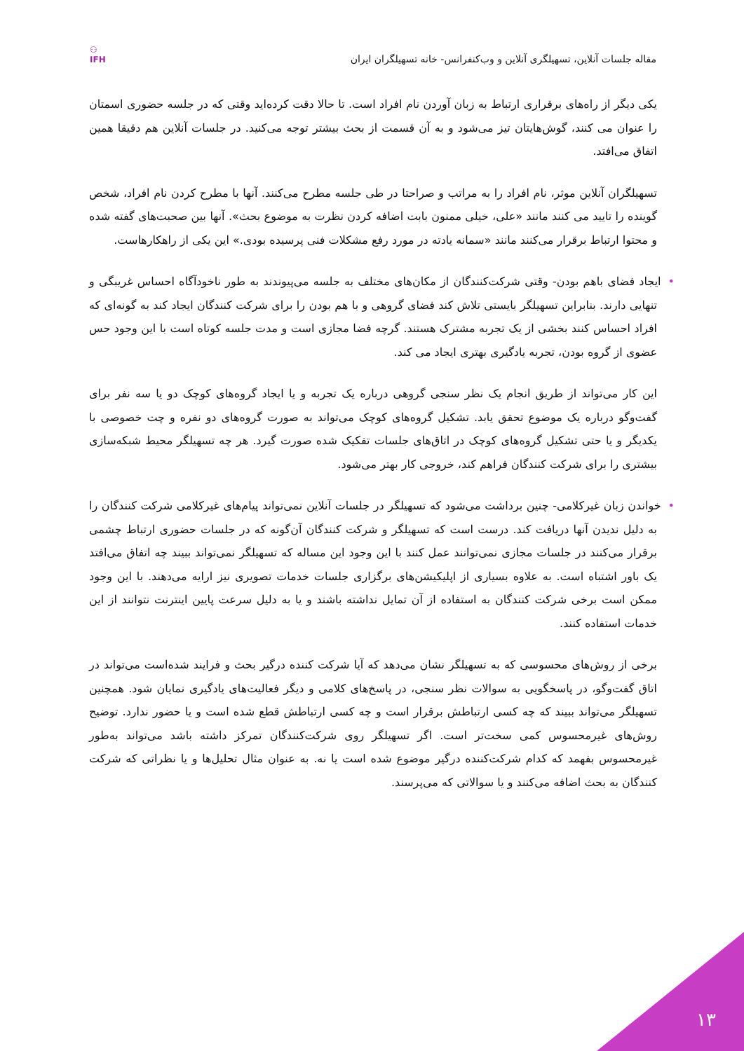⚇
IFH
مقاله جلسات آنلاین، تسهیلگری آنلاین و وب‌کنفرانس- خانه تسهیلگران ایران
یکی دیگر از راه‌های برقراری ارتباط به زبان آوردن نام افراد است. تا حالا دقت کرده‌اید وقتی که در جلسه حضوری اسمتان را عنوان می کنند، گوش‌هایتان تیز می‌شود و به آن قسمت از بحث بیشتر توجه می‌کنید. در جلسات آنلاین هم دقیقا همین اتفاق می‌افتد.
تسهیلگران آنلاین موثر، نام افراد را به مراتب و صراحتا در طی جلسه مطرح می‌کنند. آنها با مطرح کردن نام افراد، شخص گوینده را تایید می کنند مانند «علی، خیلی ممنون بابت اضافه کردن نظرت به موضوع بحث». آنها بین صحبت‌های گفته شده و محتوا ارتباط برقرار می‌کنند مانند «سمانه یادته در مورد رفع مشکلات فنی پرسیده بودی.» این یکی از راهکارهاست.
•ایجاد فضای باهم بودن- وقتی شرکت‌کنندگان از مکان‌های مختلف به جلسه می‌پیوندند به طور ناخودآگاه احساس غریبگی و تنهایی دارند. بنابراین تسهیلگر بایستی تلاش کند فضای گروهی و با هم بودن را برای شرکت کنندگان ایجاد کند به گونه‌ای که افراد احساس کنند بخشی از یک تجربه مشترک هستند. گرچه فضا مجازی است و مدت جلسه کوتاه است با این وجود حس عضوی از گروه بودن، تجربه یادگیری بهتری ایجاد می کند.
این کار می‌تواند از طریق انجام یک نظر سنجی گروهی درباره یک تجربه و یا ایجاد گروه‌های کوچک دو یا سه نفر برای گفت‌وگو درباره یک موضوع تحقق یابد. تشکیل گروه‌های کوچک می‌تواند به صورت گروه‌های دو نفره و چت خصوصی با یکدیگر و یا حتی تشکیل گروه‌های کوچک در اتاق‌های جلسات تفکیک شده صورت گیرد. هر چه تسهیلگر محیط شبکه‌سازی بیشتری را برای شرکت کنندگان فراهم کند، خروجی کار بهتر می‌شود.
•خواندن زبان غیرکلامی- چنین برداشت می‌شود که تسهیلگر در جلسات آنلاین نمی‌تواند پیام‌های غیرکلامی شرکت کنندگان را به دلیل ندیدن آنها دریافت کند. درست است که تسهیلگر و شرکت کنندگان آن‌گونه که در جلسات حضوری ارتباط چشمی برقرار می‌کنند در جلسات مجازی نمی‌توانند عمل کنند با این وجود این مساله که تسهیلگر نمی‌تواند ببیند چه اتفاق می‌افتد یک باور اشتباه است. به علاوه بسیاری از اپلیکیشن‌های برگزاری جلسات خدمات تصویری نیز ارایه می‌دهند. با این وجود ممکن است برخی شرکت کنندگان به استفاده از آن تمایل نداشته باشند و یا به دلیل سرعت پایین اینترنت نتوانند از این خدمات استفاده کنند.
برخی از روش‌های محسوسی که به تسهیلگر نشان می‌دهد که آیا شرکت کننده درگیر بحث و فرایند شده‌است می‌تواند در اتاق گفت‌وگو، در پاسخگویی به سوالات نظر سنجی، در پاسخ‌های کلامی و دیگر فعالیت‌های یادگیری نمایان شود. همچنین تسهیلگر می‌تواند ببیند که چه کسی ارتباطش برقرار است و چه کسی ارتباطش قطع شده است و یا حضور ندارد. توضیح روش‌های غیرمحسوس کمی سخت‌تر است. اگر تسهیلگر روی شرکت‌کنندگان تمرکز داشته باشد می‌تواند به‌طور غیرمحسوس بفهمد که کدام شرکت‌کننده درگیر موضوع شده است یا نه. به عنوان مثال تحلیل‌ها و یا نظراتی که شرکت کنندگان به بحث اضافه می‌کنند و یا سوالاتی که می‌پرسند.
۱۳